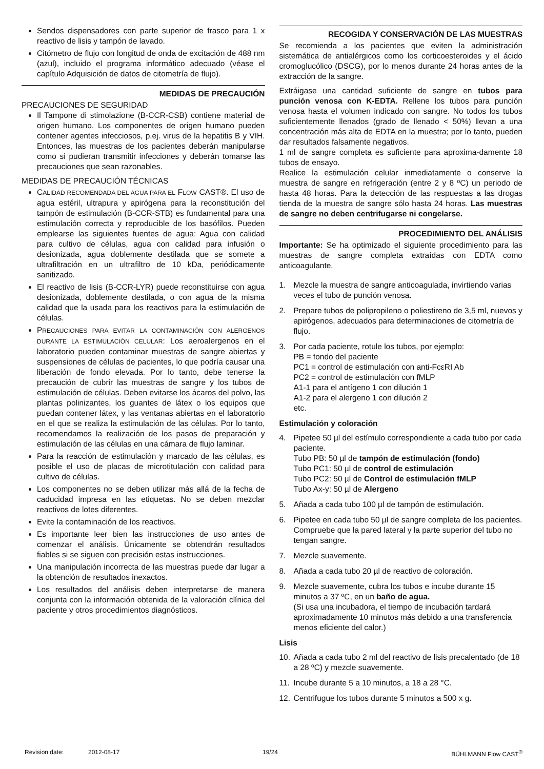Sendos dispensadores con parte superior de frasco para 1 x reactivo de lisis y tampón de lavado.
Citómetro de flujo con longitud de onda de excitación de 488 nm (azul), incluido el programa informático adecuado (véase el capítulo Adquisición de datos de citometría de flujo).
MEDIDAS DE PRECAUCIÓN
PRECAUCIONES DE SEGURIDAD
Il Tampone di stimolazione (B-CCR-CSB) contiene material de origen humano. Los componentes de origen humano pueden contener agentes infecciosos, p.ej. virus de la hepatitis B y VIH. Entonces, las muestras de los pacientes deberán manipularse como si pudieran transmitir infecciones y deberán tomarse las precauciones que sean razonables.
MEDIDAS DE PRECAUCIÓN TÉCNICAS
CALIDAD RECOMENDADA DEL AGUA PARA EL FLOW CAST®. El uso de agua estéril, ultrapura y apirógena para la reconstitución del tampón de estimulación (B-CCR-STB) es fundamental para una estimulación correcta y reproducible de los basófilos. Pueden emplearse las siguientes fuentes de agua: Agua con calidad para cultivo de células, agua con calidad para infusión o desionizada, agua doblemente destilada que se somete a ultrafiltración en un ultrafiltro de 10 kDa, periódicamente sanitizado.
El reactivo de lisis (B-CCR-LYR) puede reconstituirse con agua desionizada, doblemente destilada, o con agua de la misma calidad que la usada para los reactivos para la estimulación de células.
PRECAUCIONES PARA EVITAR LA CONTAMINACIÓN CON ALERGENOS DURANTE LA ESTIMULACIÓN CELULAR: Los aeroalergenos en el laboratorio pueden contaminar muestras de sangre abiertas y suspensiones de células de pacientes, lo que podría causar una liberación de fondo elevada. Por lo tanto, debe tenerse la precaución de cubrir las muestras de sangre y los tubos de estimulación de células. Deben evitarse los ácaros del polvo, las plantas polinizantes, los guantes de látex o los equipos que puedan contener látex, y las ventanas abiertas en el laboratorio en el que se realiza la estimulación de las células. Por lo tanto, recomendamos la realización de los pasos de preparación y estimulación de las células en una cámara de flujo laminar.
Para la reacción de estimulación y marcado de las células, es posible el uso de placas de microtitulación con calidad para cultivo de células.
Los componentes no se deben utilizar más allá de la fecha de caducidad impresa en las etiquetas. No se deben mezclar reactivos de lotes diferentes.
Evite la contaminación de los reactivos.
Es importante leer bien las instrucciones de uso antes de comenzar el análisis. Únicamente se obtendrán resultados fiables si se siguen con precisión estas instrucciones.
Una manipulación incorrecta de las muestras puede dar lugar a la obtención de resultados inexactos.
Los resultados del análisis deben interpretarse de manera conjunta con la información obtenida de la valoración clínica del paciente y otros procedimientos diagnósticos.
RECOGIDA Y CONSERVACIÓN DE LAS MUESTRAS
Se recomienda a los pacientes que eviten la administración sistemática de antialérgicos como los corticoesteroides y el ácido cromoglucólico (DSCG), por lo menos durante 24 horas antes de la extracción de la sangre.
Extráigase una cantidad suficiente de sangre en tubos para punción venosa con K-EDTA. Rellene los tubos para punción venosa hasta el volumen indicado con sangre. No todos los tubos suficientemente llenados (grado de llenado < 50%) llevan a una concentración más alta de EDTA en la muestra; por lo tanto, pueden dar resultados falsamente negativos.
1 ml de sangre completa es suficiente para aproxima-damente 18 tubos de ensayo.
Realice la estimulación celular inmediatamente o conserve la muestra de sangre en refrigeración (entre 2 y 8 ºC) un periodo de hasta 48 horas. Para la detección de las respuestas a las drogas tienda de la muestra de sangre sólo hasta 24 horas. Las muestras de sangre no deben centrifugarse ni congelarse.
PROCEDIMIENTO DEL ANÁLISIS
Importante: Se ha optimizado el siguiente procedimiento para las muestras de sangre completa extraídas con EDTA como anticoagulante.
1. Mezcle la muestra de sangre anticoagulada, invirtiendo varias veces el tubo de punción venosa.
2. Prepare tubos de polipropileno o poliestireno de 3,5 ml, nuevos y apirógenos, adecuados para determinaciones de citometría de flujo.
3. Por cada paciente, rotule los tubos, por ejemplo:
PB = fondo del paciente
PC1 = control de estimulación con anti-FcεRI Ab
PC2 = control de estimulación con fMLP
A1-1 para el antígeno 1 con dilución 1
A1-2 para el alergeno 1 con dilución 2
etc.
Estimulación y coloración
4. Pipetee 50 µl del estímulo correspondiente a cada tubo por cada paciente.
Tubo PB: 50 µl de tampón de estimulación (fondo)
Tubo PC1: 50 µl de control de estimulación
Tubo PC2: 50 µl de Control de estimulación fMLP
Tubo Ax-y: 50 µl de Alergeno
5. Añada a cada tubo 100 µl de tampón de estimulación.
6. Pipetee en cada tubo 50 µl de sangre completa de los pacientes. Compruebe que la pared lateral y la parte superior del tubo no tengan sangre.
7. Mezcle suavemente.
8. Añada a cada tubo 20 µl de reactivo de coloración.
9. Mezcle suavemente, cubra los tubos e incube durante 15 minutos a 37 ºC, en un baño de agua.
(Si usa una incubadora, el tiempo de incubación tardará aproximadamente 10 minutos más debido a una transferencia menos eficiente del calor.)
Lisis
10. Añada a cada tubo 2 ml del reactivo de lisis precalentado (de 18 a 28 ºC) y mezcle suavemente.
11. Incube durante 5 a 10 minutos, a 18 a 28 °C.
12. Centrifugue los tubos durante 5 minutos a 500 x g.
Revision date: 2012-08-17 19/24 BÜHLMANN Flow CAST<sup>®</sup>